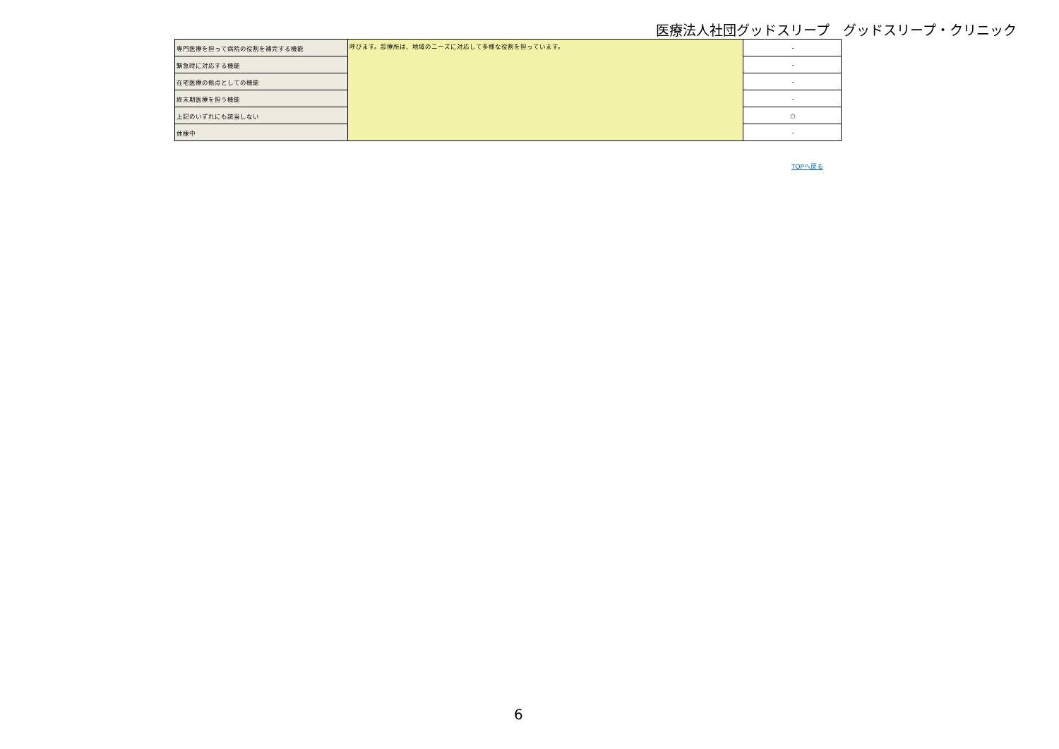医療法人社団グッドスリープ　グッドスリープ・クリニック
| 専門医療を担って病院の役割を補完する機能 | 呼びます。診療所は、地域のニーズに対応して多様な役割を担っています。 | - |
| 緊急時に対応する機能 | | - |
| 在宅医療の拠点としての機能 | | - |
| 終末期医療を担う機能 | | - |
| 上記のいずれにも該当しない | | ○ |
| 休棟中 | | - |
TOPへ戻る
6